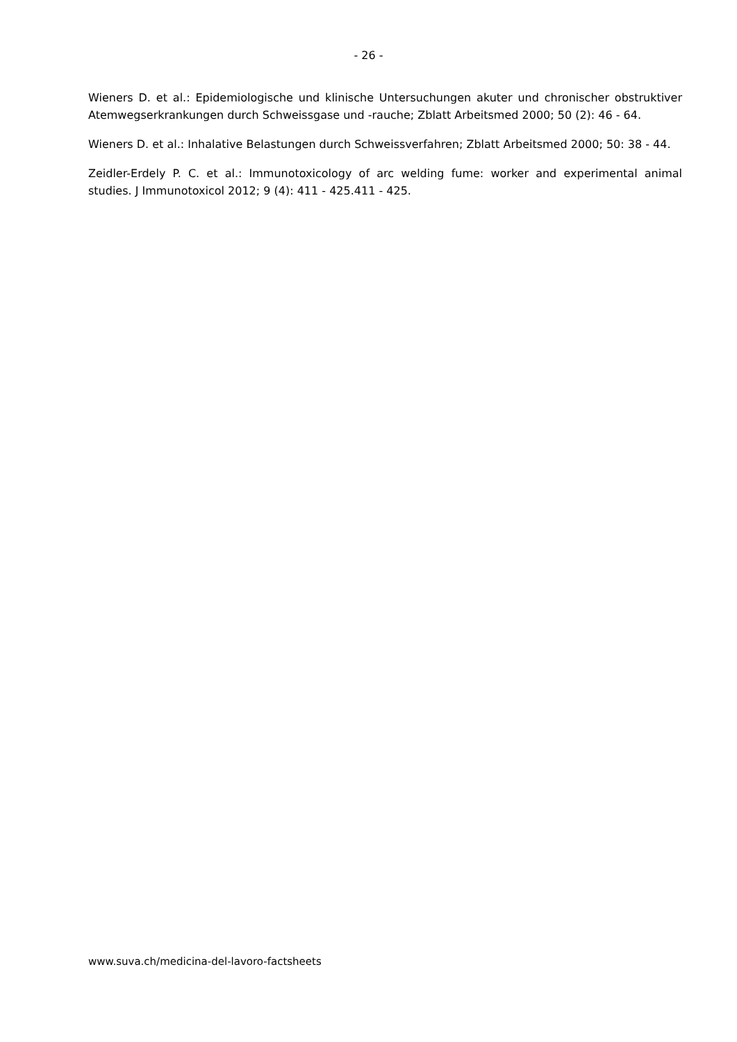- 26 -
Wieners D. et al.: Epidemiologische und klinische Untersuchungen akuter und chronischer obstruktiver Atemwegserkrankungen durch Schweissgase und -rauche; Zblatt Arbeitsmed 2000; 50 (2): 46 - 64.
Wieners D. et al.: Inhalative Belastungen durch Schweissverfahren; Zblatt Arbeitsmed 2000; 50: 38 - 44.
Zeidler-Erdely P. C. et al.: Immunotoxicology of arc welding fume: worker and experimental animal studies. J Immunotoxicol 2012; 9 (4): 411 - 425.411 - 425.
www.suva.ch/medicina-del-lavoro-factsheets